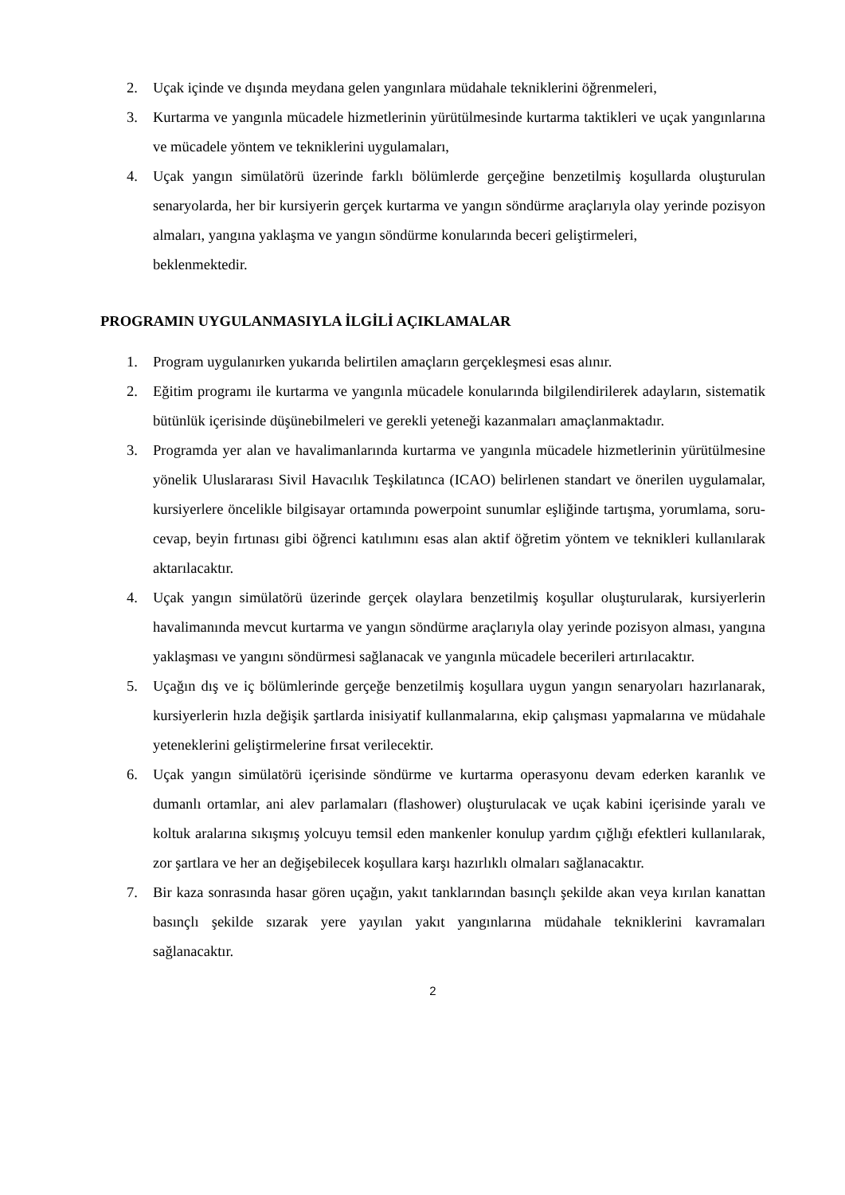2. Uçak içinde ve dışında meydana gelen yangınlara müdahale tekniklerini öğrenmeleri,
3. Kurtarma ve yangınla mücadele hizmetlerinin yürütülmesinde kurtarma taktikleri ve uçak yangınlarına ve mücadele yöntem ve tekniklerini uygulamaları,
4. Uçak yangın simülatörü üzerinde farklı bölümlerde gerçeğine benzetilmiş koşullarda oluşturulan senaryolarda, her bir kursiyerin gerçek kurtarma ve yangın söndürme araçlarıyla olay yerinde pozisyon almaları, yangına yaklaşma ve yangın söndürme konularında beceri geliştirmeleri,
beklenmektedir.
PROGRAMIN UYGULANMASIYLA İLGİLİ AÇIKLAMALAR
1. Program uygulanırken yukarıda belirtilen amaçların gerçekleşmesi esas alınır.
2. Eğitim programı ile kurtarma ve yangınla mücadele konularında bilgilendirilerek adayların, sistematik bütünlük içerisinde düşünebilmeleri ve gerekli yeteneği kazanmaları amaçlanmaktadır.
3. Programda yer alan ve havalimanlarında kurtarma ve yangınla mücadele hizmetlerinin yürütülmesine yönelik Uluslararası Sivil Havacılık Teşkilatınca (ICAO) belirlenen standart ve önerilen uygulamalar, kursiyerlere öncelikle bilgisayar ortamında powerpoint sunumlar eşliğinde tartışma, yorumlama, soru-cevap, beyin fırtınası gibi öğrenci katılımını esas alan aktif öğretim yöntem ve teknikleri kullanılarak aktarılacaktır.
4. Uçak yangın simülatörü üzerinde gerçek olaylara benzetilmiş koşullar oluşturularak, kursiyerlerin havalimanında mevcut kurtarma ve yangın söndürme araçlarıyla olay yerinde pozisyon alması, yangına yaklaşması ve yangını söndürmesi sağlanacak ve yangınla mücadele becerileri artırılacaktır.
5. Uçağın dış ve iç bölümlerinde gerçeğe benzetilmiş koşullara uygun yangın senaryoları hazırlanarak, kursiyerlerin hızla değişik şartlarda inisiyatif kullanmalarına, ekip çalışması yapmalarına ve müdahale yeteneklerini geliştirmelerine fırsat verilecektir.
6. Uçak yangın simülatörü içerisinde söndürme ve kurtarma operasyonu devam ederken karanlık ve dumanlı ortamlar, ani alev parlamaları (flashower) oluşturulacak ve uçak kabini içerisinde yaralı ve koltuk aralarına sıkışmış yolcuyu temsil eden mankenler konulup yardım çığlığı efektleri kullanılarak, zor şartlara ve her an değişebilecek koşullara karşı hazırlıklı olmaları sağlanacaktır.
7. Bir kaza sonrasında hasar gören uçağın, yakıt tanklarından basınçlı şekilde akan veya kırılan kanattan basınçlı şekilde sızarak yere yayılan yakıt yangınlarına müdahale tekniklerini kavramaları sağlanacaktır.
2